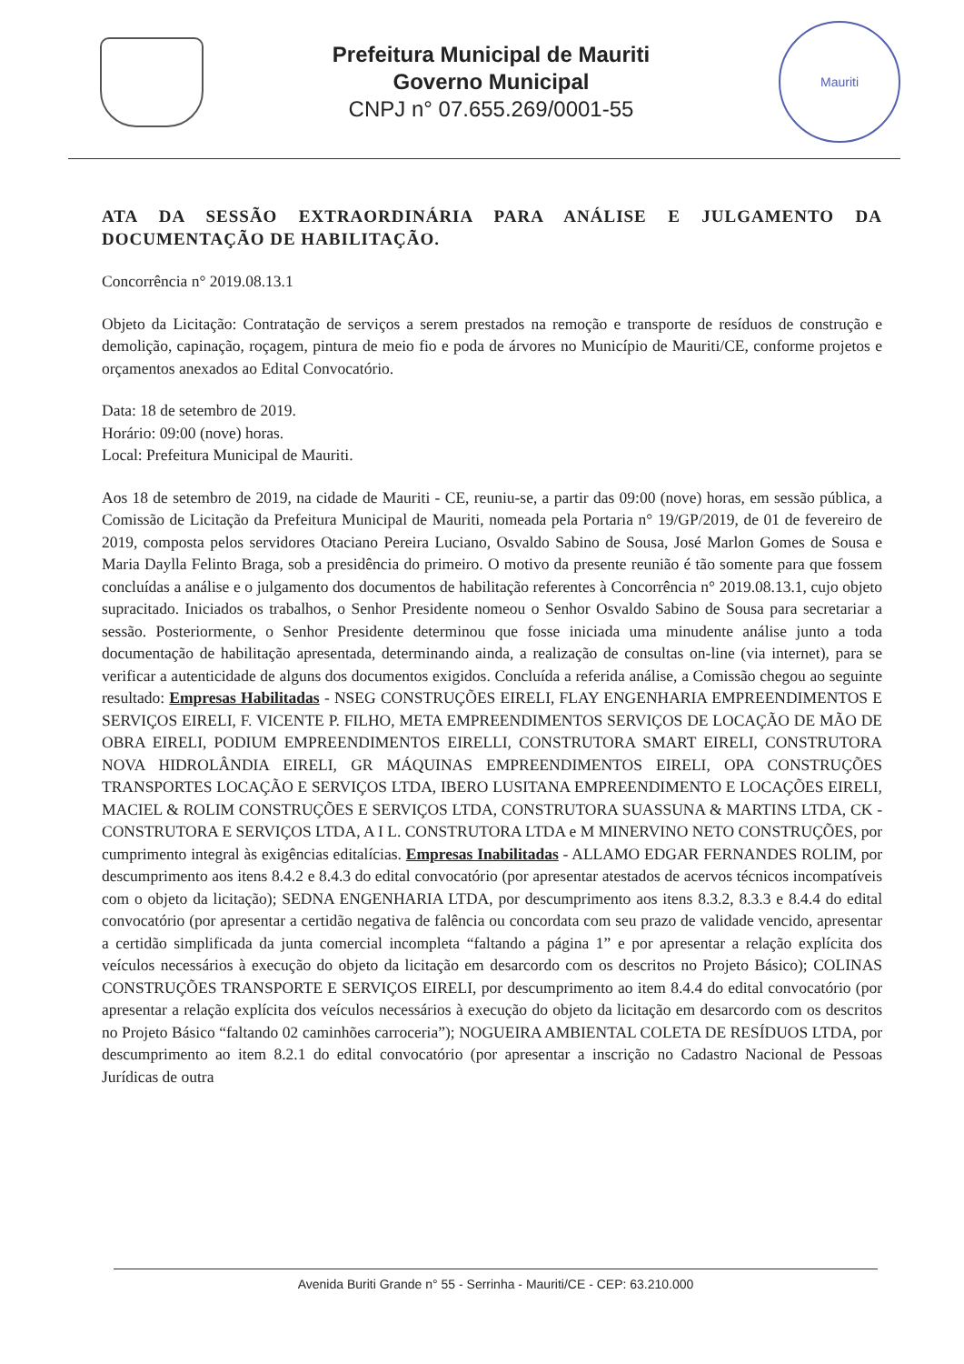Prefeitura Municipal de Mauriti
Governo Municipal
CNPJ n° 07.655.269/0001-55
Mauriti
ATA DA SESSÃO EXTRAORDINÁRIA PARA ANÁLISE E JULGAMENTO DA DOCUMENTAÇÃO DE HABILITAÇÃO.
Concorrência n° 2019.08.13.1
Objeto da Licitação: Contratação de serviços a serem prestados na remoção e transporte de resíduos de construção e demolição, capinação, roçagem, pintura de meio fio e poda de árvores no Município de Mauriti/CE, conforme projetos e orçamentos anexados ao Edital Convocatório.
Data: 18 de setembro de 2019.
Horário: 09:00 (nove) horas.
Local: Prefeitura Municipal de Mauriti.
Aos 18 de setembro de 2019, na cidade de Mauriti - CE, reuniu-se, a partir das 09:00 (nove) horas, em sessão pública, a Comissão de Licitação da Prefeitura Municipal de Mauriti, nomeada pela Portaria n° 19/GP/2019, de 01 de fevereiro de 2019, composta pelos servidores Otaciano Pereira Luciano, Osvaldo Sabino de Sousa, José Marlon Gomes de Sousa e Maria Daylla Felinto Braga, sob a presidência do primeiro. O motivo da presente reunião é tão somente para que fossem concluídas a análise e o julgamento dos documentos de habilitação referentes à Concorrência n° 2019.08.13.1, cujo objeto supracitado. Iniciados os trabalhos, o Senhor Presidente nomeou o Senhor Osvaldo Sabino de Sousa para secretariar a sessão. Posteriormente, o Senhor Presidente determinou que fosse iniciada uma minudente análise junto a toda documentação de habilitação apresentada, determinando ainda, a realização de consultas on-line (via internet), para se verificar a autenticidade de alguns dos documentos exigidos. Concluída a referida análise, a Comissão chegou ao seguinte resultado: Empresas Habilitadas - NSEG CONSTRUÇÕES EIRELI, FLAY ENGENHARIA EMPREENDIMENTOS E SERVIÇOS EIRELI, F. VICENTE P. FILHO, META EMPREENDIMENTOS SERVIÇOS DE LOCAÇÃO DE MÃO DE OBRA EIRELI, PODIUM EMPREENDIMENTOS EIRELLI, CONSTRUTORA SMART EIRELI, CONSTRUTORA NOVA HIDROLÂNDIA EIRELI, GR MÁQUINAS EMPREENDIMENTOS EIRELI, OPA CONSTRUÇÕES TRANSPORTES LOCAÇÃO E SERVIÇOS LTDA, IBERO LUSITANA EMPREENDIMENTO E LOCAÇÕES EIRELI, MACIEL & ROLIM CONSTRUÇÕES E SERVIÇOS LTDA, CONSTRUTORA SUASSUNA & MARTINS LTDA, CK - CONSTRUTORA E SERVIÇOS LTDA, A I L. CONSTRUTORA LTDA e M MINERVINO NETO CONSTRUÇÕES, por cumprimento integral às exigências editalícias. Empresas Inabilitadas - ALLAMO EDGAR FERNANDES ROLIM, por descumprimento aos itens 8.4.2 e 8.4.3 do edital convocatório (por apresentar atestados de acervos técnicos incompatíveis com o objeto da licitação); SEDNA ENGENHARIA LTDA, por descumprimento aos itens 8.3.2, 8.3.3 e 8.4.4 do edital convocatório (por apresentar a certidão negativa de falência ou concordata com seu prazo de validade vencido, apresentar a certidão simplificada da junta comercial incompleta “faltando a página 1” e por apresentar a relação explícita dos veículos necessários à execução do objeto da licitação em desarcordo com os descritos no Projeto Básico); COLINAS CONSTRUÇÕES TRANSPORTE E SERVIÇOS EIRELI, por descumprimento ao item 8.4.4 do edital convocatório (por apresentar a relação explícita dos veículos necessários à execução do objeto da licitação em desarcordo com os descritos no Projeto Básico “faltando 02 caminhões carroceria”); NOGUEIRA AMBIENTAL COLETA DE RESÍDUOS LTDA, por descumprimento ao item 8.2.1 do edital convocatório (por apresentar a inscrição no Cadastro Nacional de Pessoas Jurídicas de outra
Avenida Buriti Grande n° 55 - Serrinha - Mauriti/CE - CEP: 63.210.000